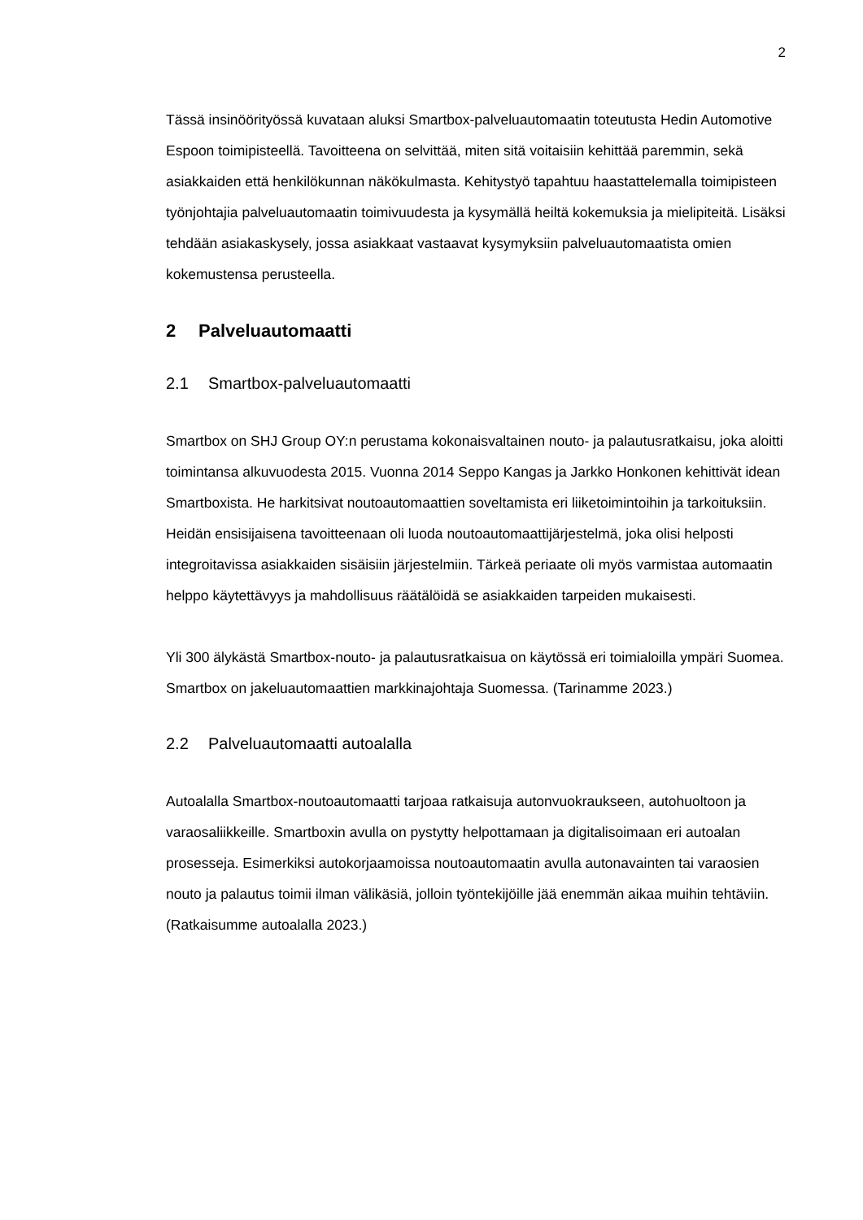2
Tässä insinöörityössä kuvataan aluksi Smartbox-palveluautomaatin toteutusta Hedin Automotive Espoon toimipisteellä. Tavoitteena on selvittää, miten sitä voitaisiin kehittää paremmin, sekä asiakkaiden että henkilökunnan näkökulmasta. Kehitystyö tapahtuu haastattelemalla toimipisteen työnjohtajia palveluautomaatin toimivuudesta ja kysymällä heiltä kokemuksia ja mielipiteitä. Lisäksi tehdään asiakaskysely, jossa asiakkaat vastaavat kysymyksiin palveluautomaatista omien kokemustensa perusteella.
2 Palveluautomaatti
2.1 Smartbox-palveluautomaatti
Smartbox on SHJ Group OY:n perustama kokonaisvaltainen nouto- ja palautusratkaisu, joka aloitti toimintansa alkuvuodesta 2015. Vuonna 2014 Seppo Kangas ja Jarkko Honkonen kehittivät idean Smartboxista. He harkitsivat noutoautomaattien soveltamista eri liiketoimintoihin ja tarkoituksiin. Heidän ensisijaisena tavoitteenaan oli luoda noutoautomaattijärjestelmä, joka olisi helposti integroitavissa asiakkaiden sisäisiin järjestelmiin. Tärkeä periaate oli myös varmistaa automaatin helppo käytettävyys ja mahdollisuus räätälöidä se asiakkaiden tarpeiden mukaisesti.
Yli 300 älykästä Smartbox-nouto- ja palautusratkaisua on käytössä eri toimialoilla ympäri Suomea. Smartbox on jakeluautomaattien markkinajohtaja Suomessa. (Tarinamme 2023.)
2.2 Palveluautomaatti autoalalla
Autoalalla Smartbox-noutoautomaatti tarjoaa ratkaisuja autonvuokraukseen, autohuoltoon ja varaosaliikkeille. Smartboxin avulla on pystytty helpottamaan ja digitalisoimaan eri autoalan prosesseja. Esimerkiksi autokorjaamoissa noutoautomaatin avulla autonavainten tai varaosien nouto ja palautus toimii ilman välikäsiä, jolloin työntekijöille jää enemmän aikaa muihin tehtäviin. (Ratkaisumme autoalalla 2023.)